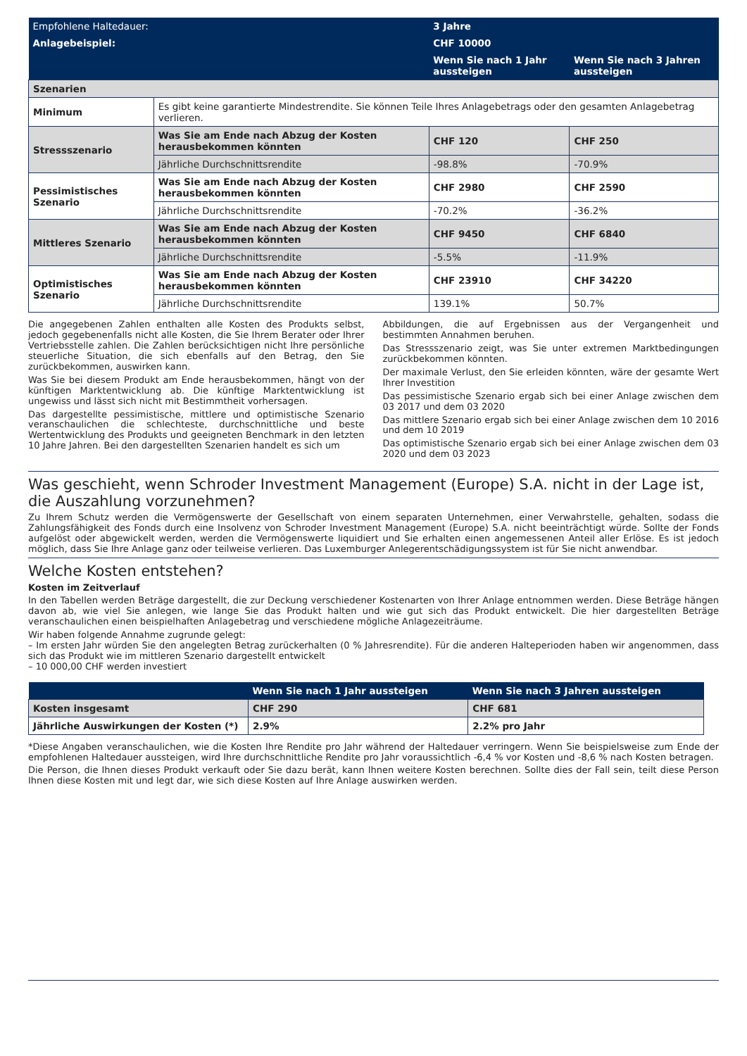| Empfohlene Haltedauer: | | 3 Jahre | |
| Anlagebeispiel: | | CHF 10000 | |
| | | Wenn Sie nach 1 Jahr aussteigen | Wenn Sie nach 3 Jahren aussteigen |
| Szenarien | | | |
| Minimum | Es gibt keine garantierte Mindestrendite. Sie können Teile Ihres Anlagebetrags oder den gesamten Anlagebetrag verlieren. | | |
| Stressszenario | Was Sie am Ende nach Abzug der Kosten herausbekommen könnten | CHF 120 | CHF 250 |
| | Jährliche Durchschnittsrendite | -98.8% | -70.9% |
| Pessimistisches Szenario | Was Sie am Ende nach Abzug der Kosten herausbekommen könnten | CHF 2980 | CHF 2590 |
| | Jährliche Durchschnittsrendite | -70.2% | -36.2% |
| Mittleres Szenario | Was Sie am Ende nach Abzug der Kosten herausbekommen könnten | CHF 9450 | CHF 6840 |
| | Jährliche Durchschnittsrendite | -5.5% | -11.9% |
| Optimistisches Szenario | Was Sie am Ende nach Abzug der Kosten herausbekommen könnten | CHF 23910 | CHF 34220 |
| | Jährliche Durchschnittsrendite | 139.1% | 50.7% |
Die angegebenen Zahlen enthalten alle Kosten des Produkts selbst, jedoch gegebenenfalls nicht alle Kosten, die Sie Ihrem Berater oder Ihrer Vertriebsstelle zahlen. Die Zahlen berücksichtigen nicht Ihre persönliche steuerliche Situation, die sich ebenfalls auf den Betrag, den Sie zurückbekommen, auswirken kann.
Was Sie bei diesem Produkt am Ende herausbekommen, hängt von der künftigen Marktentwicklung ab. Die künftige Marktentwicklung ist ungewiss und lässt sich nicht mit Bestimmtheit vorhersagen.
Das dargestellte pessimistische, mittlere und optimistische Szenario veranschaulichen die schlechteste, durchschnittliche und beste Wertentwicklung des Produkts und geeigneten Benchmark in den letzten 10 Jahre Jahren. Bei den dargestellten Szenarien handelt es sich um
Abbildungen, die auf Ergebnissen aus der Vergangenheit und bestimmten Annahmen beruhen.
Das Stressszenario zeigt, was Sie unter extremen Marktbedingungen zurückbekommen könnten.
Der maximale Verlust, den Sie erleiden könnten, wäre der gesamte Wert Ihrer Investition
Das pessimistische Szenario ergab sich bei einer Anlage zwischen dem 03 2017 und dem 03 2020
Das mittlere Szenario ergab sich bei einer Anlage zwischen dem 10 2016 und dem 10 2019
Das optimistische Szenario ergab sich bei einer Anlage zwischen dem 03 2020 und dem 03 2023
Was geschieht, wenn Schroder Investment Management (Europe) S.A. nicht in der Lage ist, die Auszahlung vorzunehmen?
Zu Ihrem Schutz werden die Vermögenswerte der Gesellschaft von einem separaten Unternehmen, einer Verwahrstelle, gehalten, sodass die Zahlungsfähigkeit des Fonds durch eine Insolvenz von Schroder Investment Management (Europe) S.A. nicht beeinträchtigt würde. Sollte der Fonds aufgelöst oder abgewickelt werden, werden die Vermögenswerte liquidiert und Sie erhalten einen angemessenen Anteil aller Erlöse. Es ist jedoch möglich, dass Sie Ihre Anlage ganz oder teilweise verlieren. Das Luxemburger Anlegerentschädigungssystem ist für Sie nicht anwendbar.
Welche Kosten entstehen?
Kosten im Zeitverlauf
In den Tabellen werden Beträge dargestellt, die zur Deckung verschiedener Kostenarten von Ihrer Anlage entnommen werden. Diese Beträge hängen davon ab, wie viel Sie anlegen, wie lange Sie das Produkt halten und wie gut sich das Produkt entwickelt. Die hier dargestellten Beträge veranschaulichen einen beispielhaften Anlagebetrag und verschiedene mögliche Anlagezeiträume.
Wir haben folgende Annahme zugrunde gelegt:
– Im ersten Jahr würden Sie den angelegten Betrag zurückerhalten (0 % Jahresrendite). Für die anderen Halteperioden haben wir angenommen, dass sich das Produkt wie im mittleren Szenario dargestellt entwickelt
– 10 000,00 CHF werden investiert
| | Wenn Sie nach 1 Jahr aussteigen | Wenn Sie nach 3 Jahren aussteigen |
| Kosten insgesamt | CHF 290 | CHF 681 |
| Jährliche Auswirkungen der Kosten (*) | 2.9% | 2.2% pro Jahr |
*Diese Angaben veranschaulichen, wie die Kosten Ihre Rendite pro Jahr während der Haltedauer verringern. Wenn Sie beispielsweise zum Ende der empfohlenen Haltedauer aussteigen, wird Ihre durchschnittliche Rendite pro Jahr voraussichtlich -6,4 % vor Kosten und -8,6 % nach Kosten betragen.
Die Person, die Ihnen dieses Produkt verkauft oder Sie dazu berät, kann Ihnen weitere Kosten berechnen. Sollte dies der Fall sein, teilt diese Person Ihnen diese Kosten mit und legt dar, wie sich diese Kosten auf Ihre Anlage auswirken werden.